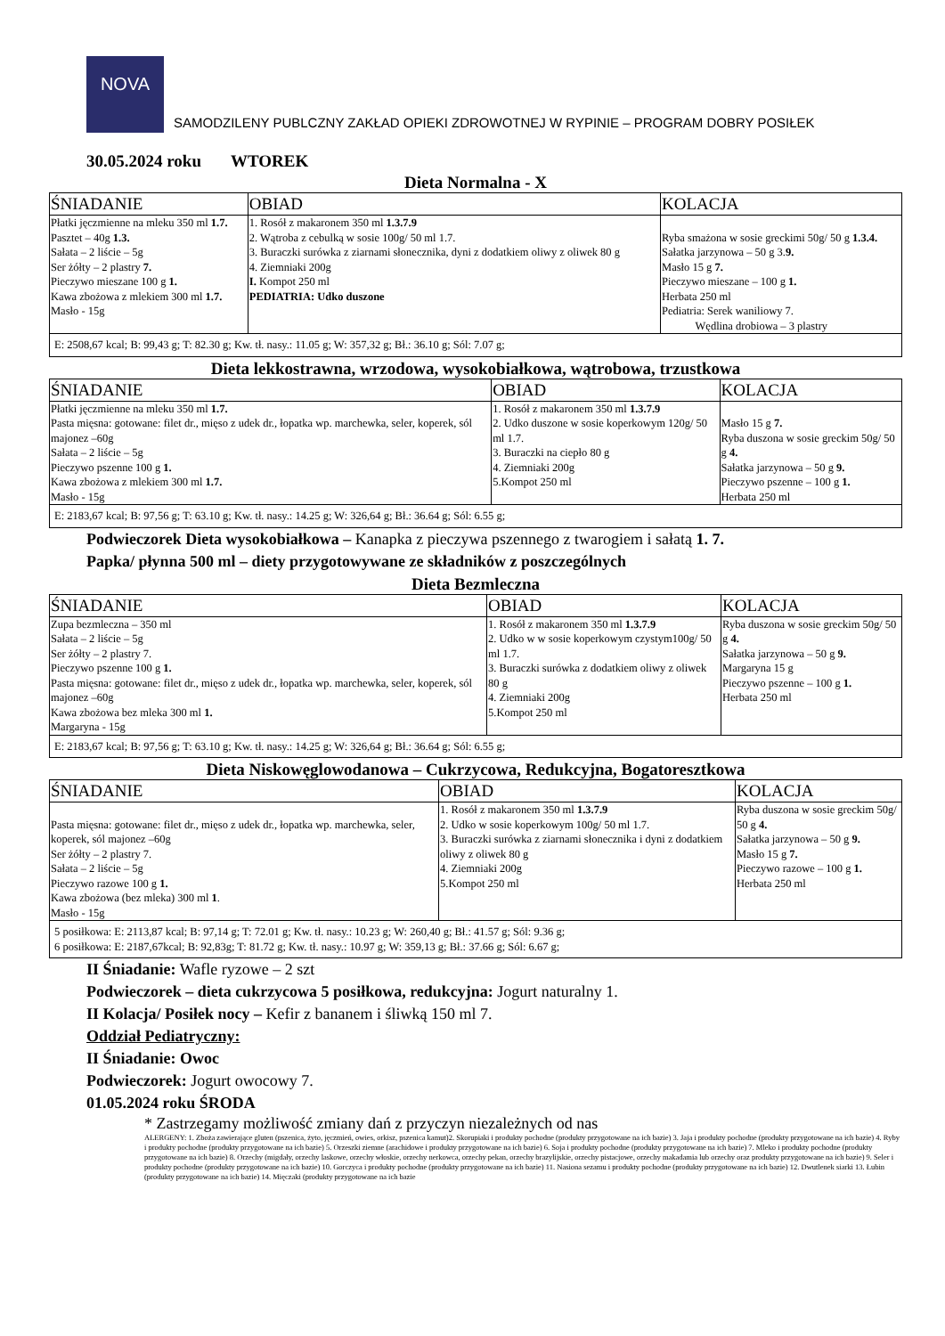NOVA
SAMODZILENY PUBLCZNY ZAKŁAD OPIEKI ZDROWOTNEJ W RYPINIE – PROGRAM DOBRY POSIŁEK
30.05.2024 roku WTOREK
Dieta Normalna - X
| ŚNIADANIE | OBIAD | KOLACJA |
| --- | --- | --- |
| Płatki jęczmienne na mleku 350 ml 1.7. Pasztet – 40g 1.3. Sałata – 2 liście – 5g Ser żółty – 2 plastry 7. Pieczywo mieszane 100 g 1. Kawa zbożowa z mlekiem 300 ml 1.7. Masło - 15g | 1. Rosół z makaronem 350 ml 1.3.7.9 2. Wątroba z cebulką w sosie 100g/ 50 ml 1.7. 3. Buraczki surówka z ziarnami słonecznika, dyni z dodatkiem oliwy z oliwek 80 g 4. Ziemniaki 200g I. Kompot 250 ml PEDIATRIA: Udko duszone | Ryba smażona w sosie greckimi 50g/ 50 g 1.3.4. Sałatka jarzynowa – 50 g 3. 9. Masło 15 g 7. Pieczywo mieszane – 100 g 1. Herbata 250 ml Pediatria: Serek waniliowy 7. Wędlina drobiowa – 3 plastry |
| E: 2508,67 kcal; B: 99,43 g; T: 82.30 g; Kw. tł. nasy.: 11.05 g; W: 357,32 g; Bł.: 36.10 g; Sól: 7.07 g; | | |
Dieta lekkostrawna, wrzodowa, wysokobiałkowa, wątrobowa, trzustkowa
| ŚNIADANIE | OBIAD | KOLACJA |
| --- | --- | --- |
| Płatki jęczmienne na mleku 350 ml 1.7. Pasta mięsna: gotowane: filet dr., mięso z udek dr., łopatka wp. marchewka, seler, koperek, sól majonez –60g Sałata – 2 liście – 5g Pieczywo pszenne 100 g 1. Kawa zbożowa z mlekiem 300 ml 1.7. Masło - 15g | 1. Rosół z makaronem 350 ml 1.3.7.9 2. Udko duszone w sosie koperkowym 120g/ 50 ml 1.7. 3. Buraczki na ciepło 80 g 4. Ziemniaki 200g 5.Kompot 250 ml | Masło 15 g 7. Ryba duszona w sosie greckim 50g/ 50 g 4. Sałatka jarzynowa – 50 g 9. Pieczywo pszenne – 100 g 1. Herbata 250 ml |
| E: 2183,67 kcal; B: 97,56 g; T: 63.10 g; Kw. tł. nasy.: 14.25 g; W: 326,64 g; Bł.: 36.64 g; Sól: 6.55 g; | | |
Podwieczorek Dieta wysokobiałkowa – Kanapka z pieczywa pszennego z twarogiem i sałatą 1. 7.
Papka/ płynna 500 ml – diety przygotowywane ze składników z poszczególnych
Dieta Bezmleczna
| ŚNIADANIE | OBIAD | KOLACJA |
| --- | --- | --- |
| Zupa bezmleczna – 350 ml Sałata – 2 liście – 5g Ser żółty – 2 plastry 7. Pieczywo pszenne 100 g 1. Pasta mięsna: gotowane: filet dr., mięso z udek dr., łopatka wp. marchewka, seler, koperek, sól majonez –60g Kawa zbożowa bez mleka 300 ml 1. Margaryna - 15g | 1. Rosół z makaronem 350 ml 1.3.7.9 2. Udko w w sosie koperkowym czystym100g/ 50 ml 1.7. 3. Buraczki surówka z dodatkiem oliwy z oliwek 80 g 4. Ziemniaki 200g 5.Kompot 250 ml | Ryba duszona w sosie greckim 50g/ 50 g 4. Sałatka jarzynowa – 50 g 9. Margaryna 15 g Pieczywo pszenne – 100 g 1. Herbata 250 ml |
| E: 2183,67 kcal; B: 97,56 g; T: 63.10 g; Kw. tł. nasy.: 14.25 g; W: 326,64 g; Bł.: 36.64 g; Sól: 6.55 g; | | |
Dieta Niskowęglowodanowa – Cukrzycowa, Redukcyjna, Bogatoresztkowa
| ŚNIADANIE | OBIAD | KOLACJA |
| --- | --- | --- |
| Pasta mięsna: gotowane: filet dr., mięso z udek dr., łopatka wp. marchewka, seler, koperek, sól majonez –60g Ser żółty – 2 plastry 7. Sałata – 2 liście – 5g Pieczywo razowe 100 g 1. Kawa zbożowa (bez mleka) 300 ml 1 . Masło - 15g | 1. Rosół z makaronem 350 ml 1.3.7.9 2. Udko w sosie koperkowym 100g/ 50 ml 1.7. 3. Buraczki surówka z ziarnami słonecznika i dyni z dodatkiem oliwy z oliwek 80 g 4. Ziemniaki 200g 5.Kompot 250 ml | Ryba duszona w sosie greckim 50g/ 50 g 4. Sałatka jarzynowa – 50 g 9. Masło 15 g 7. Pieczywo razowe – 100 g 1. Herbata 250 ml |
| 5 posiłkowa: E: 2113,87 kcal; B: 97,14 g; T: 72.01 g; Kw. tł. nasy.: 10.23 g; W: 260,40 g; Bł.: 41.57 g; Sól: 9.36 g; 6 posiłkowa: E: 2187,67kcal; B: 92,83g; T: 81.72 g; Kw. tł. nasy.: 10.97 g; W: 359,13 g; Bł.: 37.66 g; Sól: 6.67 g; | | |
II Śniadanie: Wafle ryzowe – 2 szt
Podwieczorek – dieta cukrzycowa 5 posiłkowa, redukcyjna: Jogurt naturalny 1.
II Kolacja/ Posiłek nocy – Kefir z bananem i śliwką 150 ml 7.
Oddział Pediatryczny:
II Śniadanie: Owoc
Podwieczorek: Jogurt owocowy 7.
01.05.2024 roku ŚRODA
* Zastrzegamy możliwość zmiany dań z przyczyn niezależnych od nas
ALERGENY: 1. Zboża zawierające gluten (pszenica, żyto, jęczmień, owies, orkisz, pszenica kamut)2. Skorupiaki i produkty pochodne (produkty przygotowane na ich bazie) 3. Jaja i produkty pochodne (produkty przygotowane na ich bazie) 4. Ryby i produkty pochodne (produkty przygotowane na ich bazie) 5. Orzeszki ziemne (arachidowe i produkty przygotowane na ich bazie) 6. Soja i produkty pochodne (produkty przygotowane na ich bazie) 7. Mleko i produkty pochodne (produkty przygotowane na ich bazie) 8. Orzechy (migdały, orzechy laskowe, orzechy włoskie, orzechy nerkowca, orzechy pekan, orzechy brazylijskie, orzechy pistacjowe, orzechy makadamia lub orzechy oraz produkty przygotowane na ich bazie) 9. Seler i produkty pochodne (produkty przygotowane na ich bazie) 10. Gorczyca i produkty pochodne (produkty przygotowane na ich bazie) 11. Nasiona sezamu i produkty pochodne (produkty przygotowane na ich bazie) 12. Dwutlenek siarki 13. Łubin (produkty przygotowane na ich bazie) 14. Mięczaki (produkty przygotowane na ich bazie